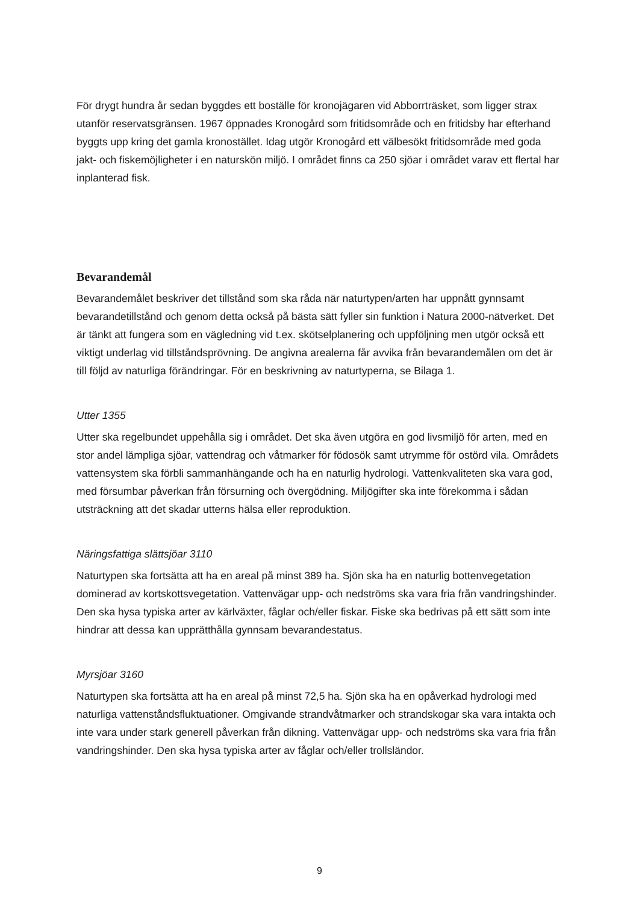För drygt hundra år sedan byggdes ett boställe för kronojägaren vid Abborrträsket, som ligger strax utanför reservatsgränsen. 1967 öppnades Kronogård som fritidsområde och en fritidsby har efterhand byggts upp kring det gamla kronostället. Idag utgör Kronogård ett välbesökt fritidsområde med goda jakt- och fiskemöjligheter i en naturskön miljö. I området finns ca 250 sjöar i området varav ett flertal har inplanterad fisk.
Bevarandemål
Bevarandemålet beskriver det tillstånd som ska råda när naturtypen/arten har uppnått gynnsamt bevarandetillstånd och genom detta också på bästa sätt fyller sin funktion i Natura 2000-nätverket. Det är tänkt att fungera som en vägledning vid t.ex. skötselplanering och uppföljning men utgör också ett viktigt underlag vid tillståndsprövning. De angivna arealerna får avvika från bevarandemålen om det är till följd av naturliga förändringar. För en beskrivning av naturtyperna, se Bilaga 1.
Utter 1355
Utter ska regelbundet uppehålla sig i området. Det ska även utgöra en god livsmiljö för arten, med en stor andel lämpliga sjöar, vattendrag och våtmarker för födosök samt utrymme för ostörd vila. Områdets vattensystem ska förbli sammanhängande och ha en naturlig hydrologi. Vattenkvaliteten ska vara god, med försumbar påverkan från försurning och övergödning. Miljögifter ska inte förekomma i sådan utsträckning att det skadar utterns hälsa eller reproduktion.
Näringsfattiga slättsjöar 3110
Naturtypen ska fortsätta att ha en areal på minst 389 ha. Sjön ska ha en naturlig bottenvegetation dominerad av kortskottsvegetation. Vattenvägar upp- och nedströms ska vara fria från vandringshinder. Den ska hysa typiska arter av kärlväxter, fåglar och/eller fiskar. Fiske ska bedrivas på ett sätt som inte hindrar att dessa kan upprätthålla gynnsam bevarandestatus.
Myrsjöar 3160
Naturtypen ska fortsätta att ha en areal på minst 72,5 ha. Sjön ska ha en opåverkad hydrologi med naturliga vattenståndsfluktuationer. Omgivande strandvåtmarker och strandskogar ska vara intakta och inte vara under stark generell påverkan från dikning. Vattenvägar upp- och nedströms ska vara fria från vandringshinder. Den ska hysa typiska arter av fåglar och/eller trollsländor.
9